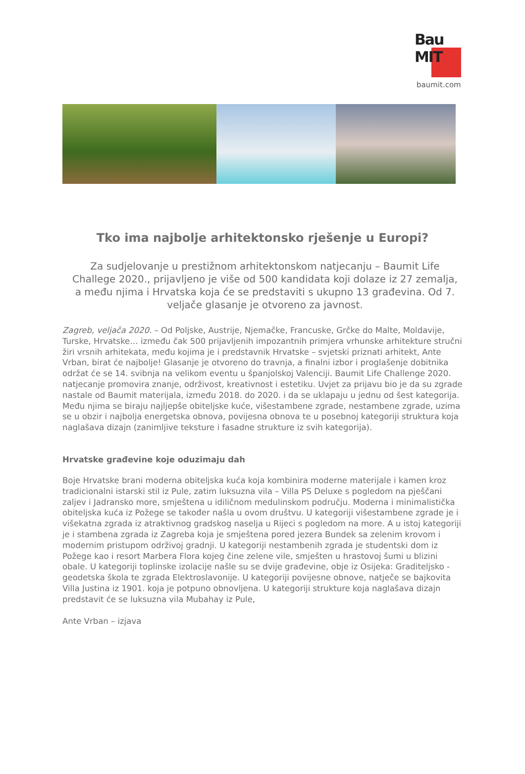Bau
MIT
baumit.com
Tko ima najbolje arhitektonsko rješenje u Europi?
Za sudjelovanje u prestižnom arhitektonskom natjecanju – Baumit Life Challege 2020., prijavljeno je više od 500 kandidata koji dolaze iz 27 zemalja, a među njima i Hrvatska koja će se predstaviti s ukupno 13 građevina. Od 7. veljače glasanje je otvoreno za javnost.
Zagreb, veljača 2020. – Od Poljske, Austrije, Njemačke, Francuske, Grčke do Malte, Moldavije, Turske, Hrvatske… između čak 500 prijavljenih impozantnih primjera vrhunske arhitekture stručni žiri vrsnih arhitekata, među kojima je i predstavnik Hrvatske – svjetski priznati arhitekt, Ante Vrban, birat će najbolje! Glasanje je otvoreno do travnja, a finalni izbor i proglašenje dobitnika održat će se 14. svibnja na velikom eventu u španjolskoj Valenciji. Baumit Life Challenge 2020. natjecanje promovira znanje, održivost, kreativnost i estetiku. Uvjet za prijavu bio je da su zgrade nastale od Baumit materijala, između 2018. do 2020. i da se uklapaju u jednu od šest kategorija. Među njima se biraju najljepše obiteljske kuće, višestambene zgrade, nestambene zgrade, uzima se u obzir i najbolja energetska obnova, povijesna obnova te u posebnoj kategoriji struktura koja naglašava dizajn (zanimljive teksture i fasadne strukture iz svih kategorija).
Hrvatske građevine koje oduzimaju dah
Boje Hrvatske brani moderna obiteljska kuća koja kombinira moderne materijale i kamen kroz tradicionalni istarski stil iz Pule, zatim luksuzna vila – Villa PS Deluxe s pogledom na pješčani zaljev i Jadransko more, smještena u idiličnom medulinskom području. Moderna i minimalistička obiteljska kuća iz Požege se također našla u ovom društvu. U kategoriji višestambene zgrade je i višekatna zgrada iz atraktivnog gradskog naselja u Rijeci s pogledom na more. A u istoj kategoriji je i stambena zgrada iz Zagreba koja je smještena pored jezera Bundek sa zelenim krovom i modernim pristupom održivoj gradnji. U kategoriji nestambenih zgrada je studentski dom iz Požege kao i resort Marbera Flora kojeg čine zelene vile, smješten u hrastovoj šumi u blizini obale. U kategoriji toplinske izolacije našle su se dvije građevine, obje iz Osijeka: Graditeljsko - geodetska škola te zgrada Elektroslavonije. U kategoriji povijesne obnove, natječe se bajkovita Villa Justina iz 1901. koja je potpuno obnovljena. U kategoriji strukture koja naglašava dizajn predstavit će se luksuzna vila Mubahay iz Pule,
Ante Vrban – izjava